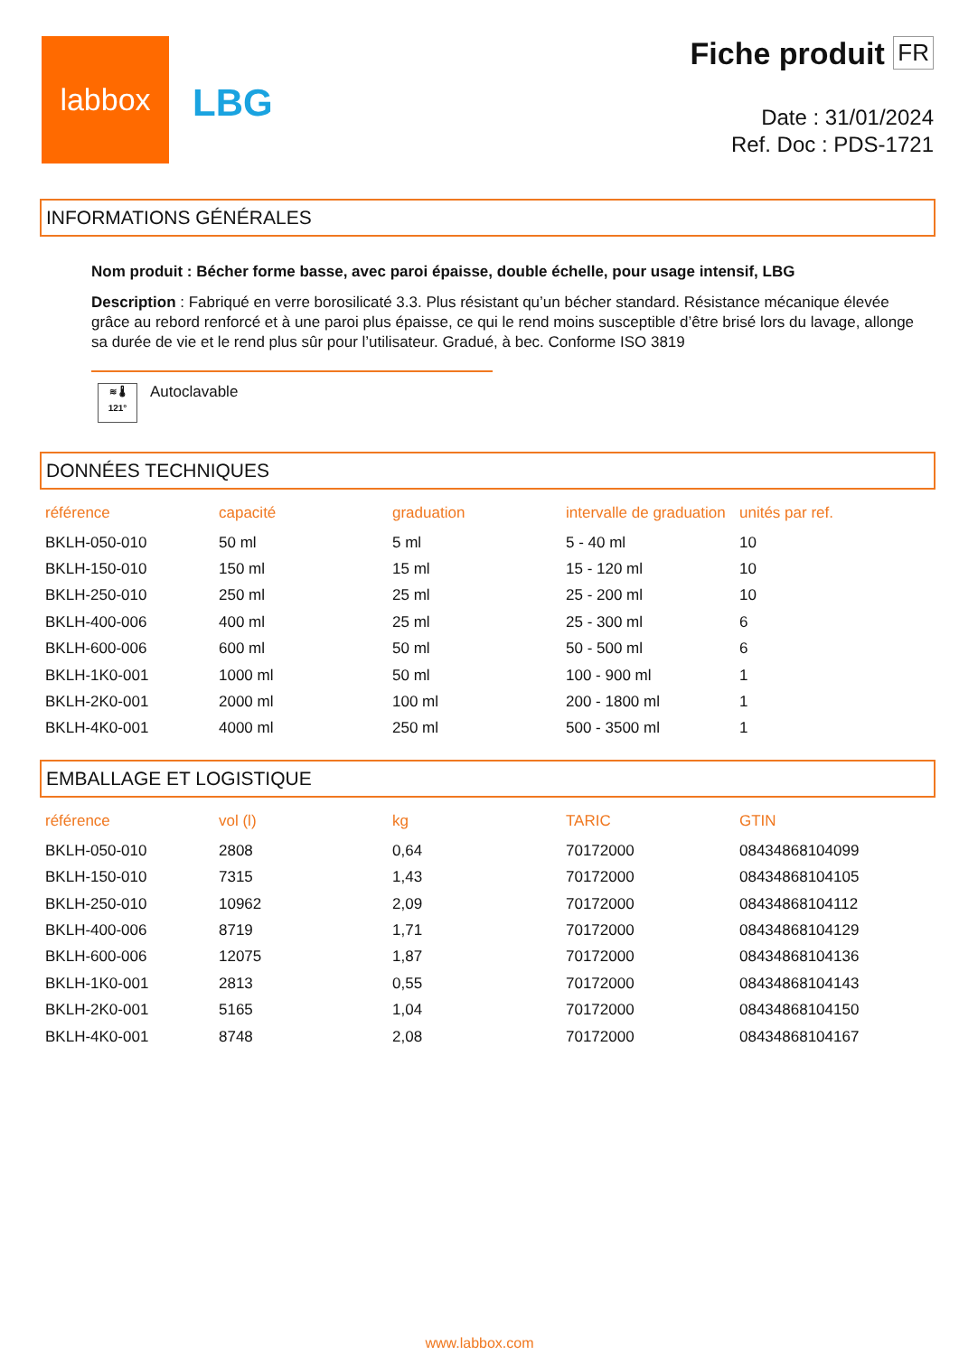labbox
LBG
Fiche produit FR
Date : 31/01/2024
Ref. Doc : PDS-1721
INFORMATIONS GÉNÉRALES
Nom produit : Bécher forme basse, avec paroi épaisse, double échelle, pour usage intensif, LBG
Description : Fabriqué en verre borosilicaté 3.3. Plus résistant qu’un bécher standard. Résistance mécanique élevée grâce au rebord renforcé et à une paroi plus épaisse, ce qui le rend moins susceptible d’être brisé lors du lavage, allonge sa durée de vie et le rend plus sûr pour l’utilisateur. Gradué, à bec. Conforme ISO 3819
≋ 🌡
121°
Autoclavable
DONNÉES TECHNIQUES
| référence | capacité | graduation | intervalle de graduation | unités par ref. |
| --- | --- | --- | --- | --- |
| BKLH-050-010 | 50 ml | 5 ml | 5 - 40 ml | 10 |
| BKLH-150-010 | 150 ml | 15 ml | 15 - 120 ml | 10 |
| BKLH-250-010 | 250 ml | 25 ml | 25 - 200 ml | 10 |
| BKLH-400-006 | 400 ml | 25 ml | 25 - 300 ml | 6 |
| BKLH-600-006 | 600 ml | 50 ml | 50 - 500 ml | 6 |
| BKLH-1K0-001 | 1000 ml | 50 ml | 100 - 900 ml | 1 |
| BKLH-2K0-001 | 2000 ml | 100 ml | 200 - 1800 ml | 1 |
| BKLH-4K0-001 | 4000 ml | 250 ml | 500 - 3500 ml | 1 |
EMBALLAGE ET LOGISTIQUE
| référence | vol (l) | kg | TARIC | GTIN |
| --- | --- | --- | --- | --- |
| BKLH-050-010 | 2808 | 0,64 | 70172000 | 08434868104099 |
| BKLH-150-010 | 7315 | 1,43 | 70172000 | 08434868104105 |
| BKLH-250-010 | 10962 | 2,09 | 70172000 | 08434868104112 |
| BKLH-400-006 | 8719 | 1,71 | 70172000 | 08434868104129 |
| BKLH-600-006 | 12075 | 1,87 | 70172000 | 08434868104136 |
| BKLH-1K0-001 | 2813 | 0,55 | 70172000 | 08434868104143 |
| BKLH-2K0-001 | 5165 | 1,04 | 70172000 | 08434868104150 |
| BKLH-4K0-001 | 8748 | 2,08 | 70172000 | 08434868104167 |
www.labbox.com